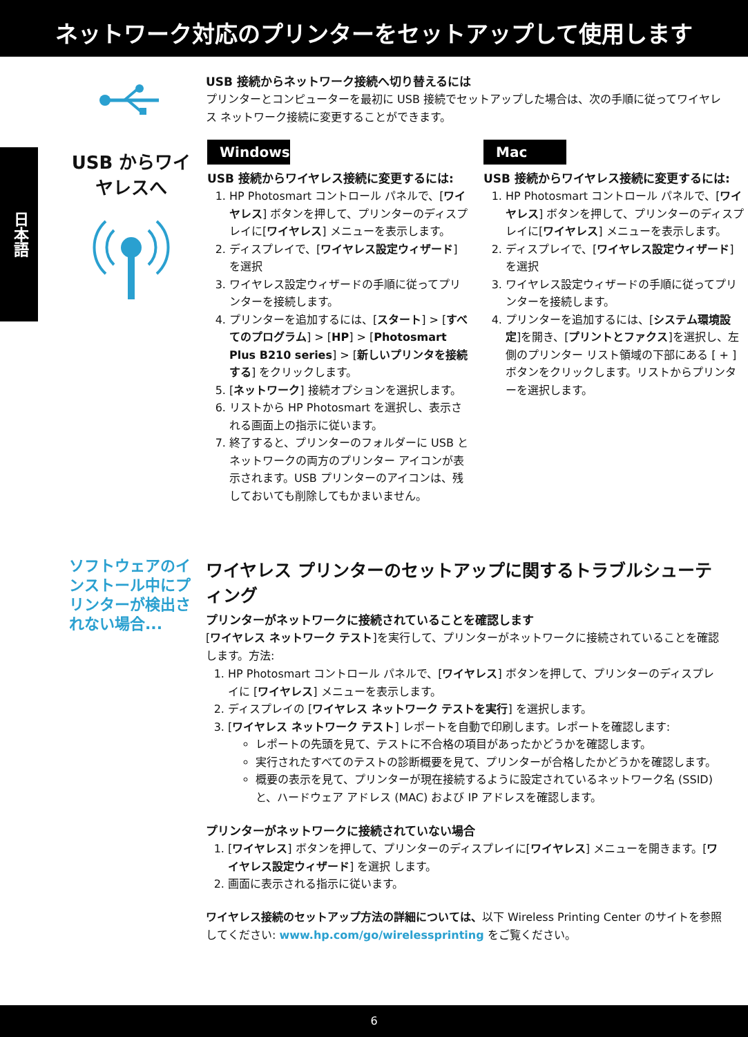ネットワーク対応のプリンターをセットアップして使用します
日本語
USB からワイヤレスへ
USB 接続からネットワーク接続へ切り替えるには
プリンターとコンピューターを最初に USB 接続でセットアップした場合は、次の手順に従ってワイヤレス ネットワーク接続に変更することができます。
Windows
USB 接続からワイヤレス接続に変更するには:
1. HP Photosmart コントロール パネルで、[ワイヤレス] ボタンを押して、プリンターのディスプレイに[ワイヤレス] メニューを表示します。
2. ディスプレイで、[ワイヤレス設定ウィザード] を選択
3. ワイヤレス設定ウィザードの手順に従ってプリンターを接続します。
4. プリンターを追加するには、[スタート] > [すべてのプログラム] > [HP] > [Photosmart Plus B210 series] > [新しいプリンタを接続する] をクリックします。
5. [ネットワーク] 接続オプションを選択します。
6. リストから HP Photosmart を選択し、表示される画面上の指示に従います。
7. 終了すると、プリンターのフォルダーに USB とネットワークの両方のプリンター アイコンが表示されます。USB プリンターのアイコンは、残しておいても削除してもかまいません。
Mac
USB 接続からワイヤレス接続に変更するには:
1. HP Photosmart コントロール パネルで、[ワイヤレス] ボタンを押して、プリンターのディスプレイに[ワイヤレス] メニューを表示します。
2. ディスプレイで、[ワイヤレス設定ウィザード] を選択
3. ワイヤレス設定ウィザードの手順に従ってプリンターを接続します。
4. プリンターを追加するには、[システム環境設定]を開き、[プリントとファクス]を選択し、左側のプリンター リスト領域の下部にある [ + ] ボタンをクリックします。リストからプリンターを選択します。
ソフトウェアのインストール中にプリンターが検出されない場合...
ワイヤレス プリンターのセットアップに関するトラブルシューティング
プリンターがネットワークに接続されていることを確認します
[ワイヤレス ネットワーク テスト]を実行して、プリンターがネットワークに接続されていることを確認します。方法:
1. HP Photosmart コントロール パネルで、[ワイヤレス] ボタンを押して、プリンターのディスプレイに [ワイヤレス] メニューを表示します。
2. ディスプレイの [ワイヤレス ネットワーク テストを実行] を選択します。
3. [ワイヤレス ネットワーク テスト] レポートを自動で印刷します。レポートを確認します:
レポートの先頭を見て、テストに不合格の項目があったかどうかを確認します。
実行されたすべてのテストの診断概要を見て、プリンターが合格したかどうかを確認します。
概要の表示を見て、プリンターが現在接続するように設定されているネットワーク名 (SSID) と、ハードウェア アドレス (MAC) および IP アドレスを確認します。
プリンターがネットワークに接続されていない場合
1. [ワイヤレス] ボタンを押して、プリンターのディスプレイに[ワイヤレス] メニューを開きます。[ワイヤレス設定ウィザード] を選択 します。
2. 画面に表示される指示に従います。
ワイヤレス接続のセットアップ方法の詳細については、以下 Wireless Printing Center のサイトを参照してください: www.hp.com/go/wirelessprinting をご覧ください。
6